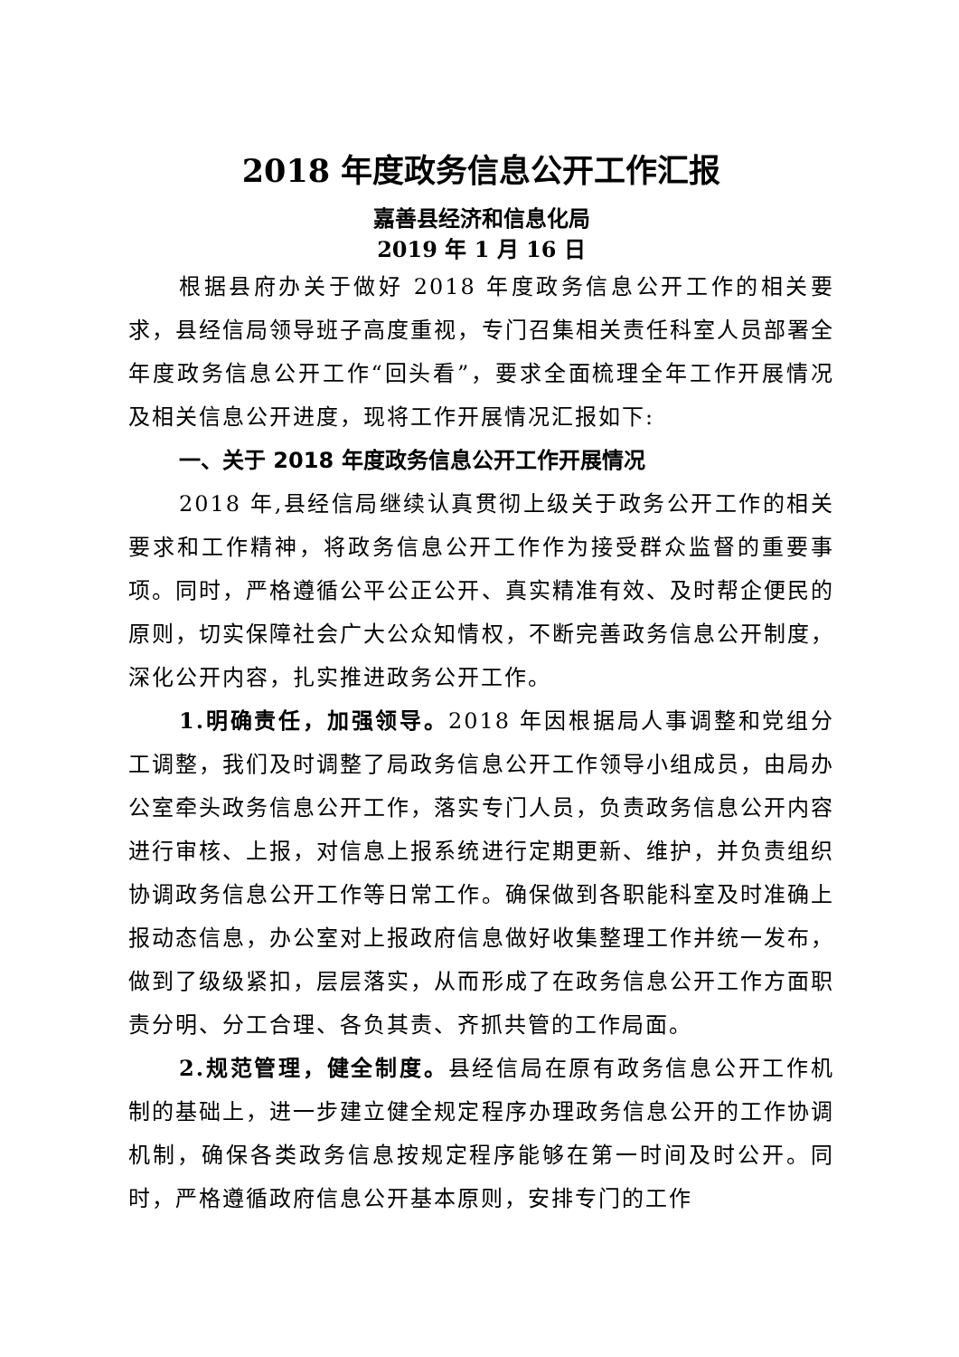2018 年度政务信息公开工作汇报
嘉善县经济和信息化局
2019 年 1 月 16 日
根据县府办关于做好 2018 年度政务信息公开工作的相关要求，县经信局领导班子高度重视，专门召集相关责任科室人员部署全年度政务信息公开工作“回头看”，要求全面梳理全年工作开展情况及相关信息公开进度，现将工作开展情况汇报如下:
一、关于 2018 年度政务信息公开工作开展情况
2018 年,县经信局继续认真贯彻上级关于政务公开工作的相关要求和工作精神，将政务信息公开工作作为接受群众监督的重要事项。同时，严格遵循公平公正公开、真实精准有效、及时帮企便民的原则，切实保障社会广大公众知情权，不断完善政务信息公开制度，深化公开内容，扎实推进政务公开工作。
1.明确责任，加强领导。2018 年因根据局人事调整和党组分工调整，我们及时调整了局政务信息公开工作领导小组成员，由局办公室牵头政务信息公开工作，落实专门人员，负责政务信息公开内容进行审核、上报，对信息上报系统进行定期更新、维护，并负责组织协调政务信息公开工作等日常工作。确保做到各职能科室及时准确上报动态信息，办公室对上报政府信息做好收集整理工作并统一发布，做到了级级紧扣，层层落实，从而形成了在政务信息公开工作方面职责分明、分工合理、各负其责、齐抓共管的工作局面。
2.规范管理，健全制度。县经信局在原有政务信息公开工作机制的基础上，进一步建立健全规定程序办理政务信息公开的工作协调机制，确保各类政务信息按规定程序能够在第一时间及时公开。同时，严格遵循政府信息公开基本原则，安排专门的工作